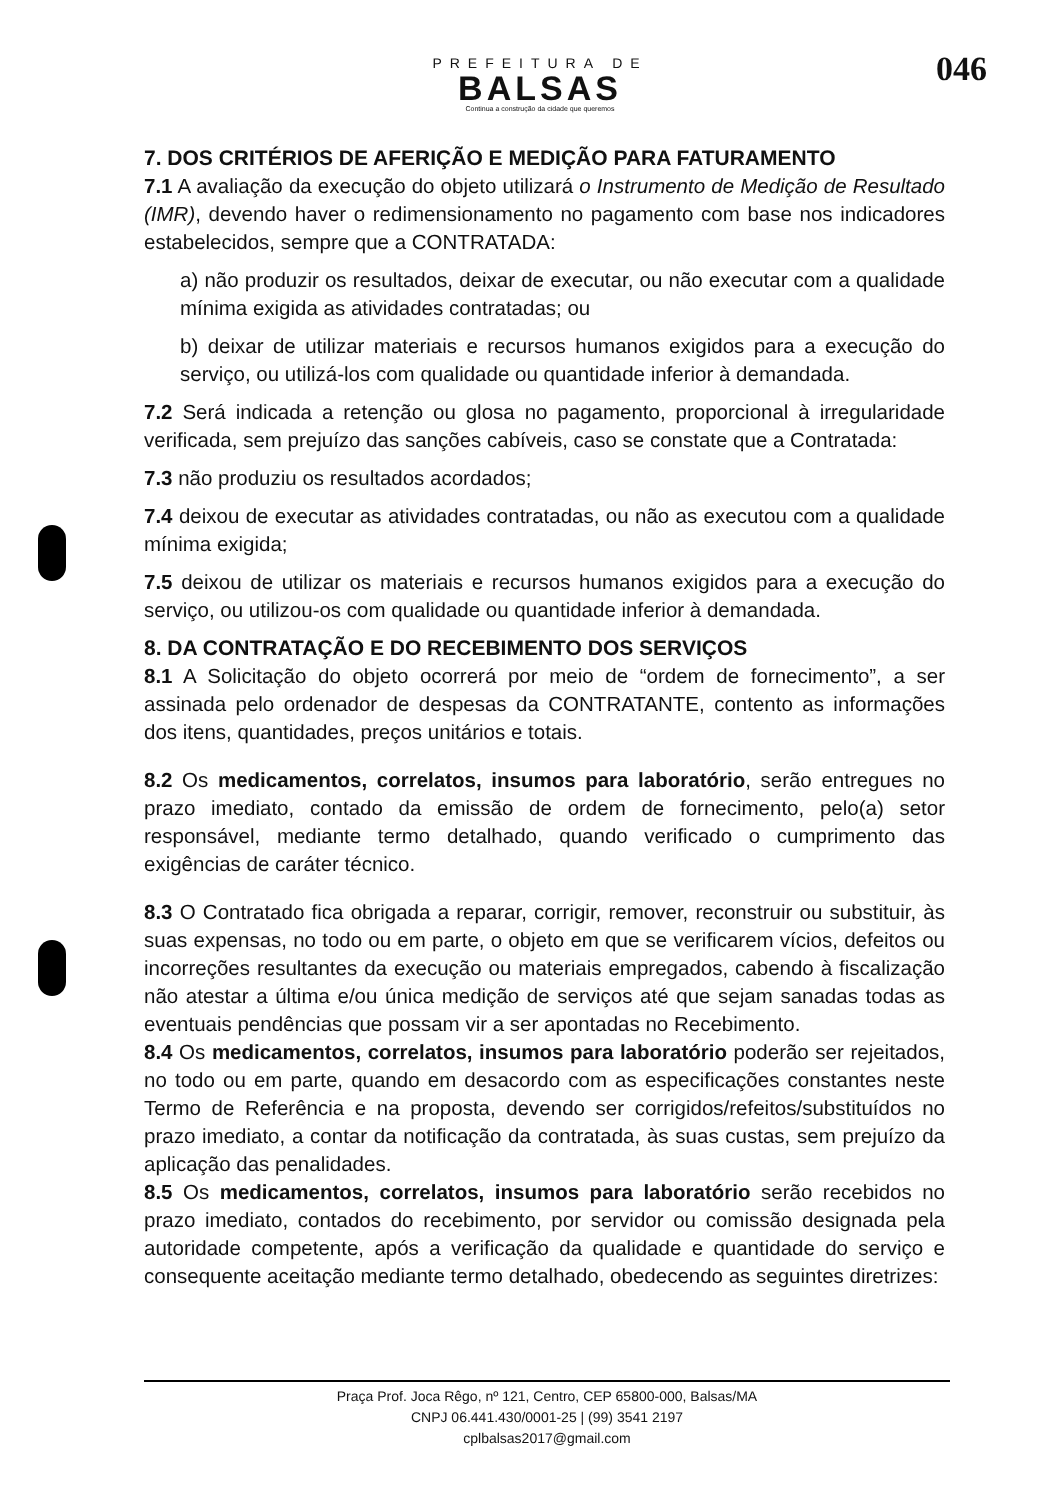PREFEITURA DE
BALSAS
Continua a construção da cidade que queremos
046
7. DOS CRITÉRIOS DE AFERIÇÃO E MEDIÇÃO PARA FATURAMENTO
7.1 A avaliação da execução do objeto utilizará o Instrumento de Medição de Resultado (IMR), devendo haver o redimensionamento no pagamento com base nos indicadores estabelecidos, sempre que a CONTRATADA:
a) não produzir os resultados, deixar de executar, ou não executar com a qualidade mínima exigida as atividades contratadas; ou
b) deixar de utilizar materiais e recursos humanos exigidos para a execução do serviço, ou utilizá-los com qualidade ou quantidade inferior à demandada.
7.2 Será indicada a retenção ou glosa no pagamento, proporcional à irregularidade verificada, sem prejuízo das sanções cabíveis, caso se constate que a Contratada:
7.3 não produziu os resultados acordados;
7.4 deixou de executar as atividades contratadas, ou não as executou com a qualidade mínima exigida;
7.5 deixou de utilizar os materiais e recursos humanos exigidos para a execução do serviço, ou utilizou-os com qualidade ou quantidade inferior à demandada.
8. DA CONTRATAÇÃO E DO RECEBIMENTO DOS SERVIÇOS
8.1 A Solicitação do objeto ocorrerá por meio de “ordem de fornecimento”, a ser assinada pelo ordenador de despesas da CONTRATANTE, contento as informações dos itens, quantidades, preços unitários e totais.
8.2 Os medicamentos, correlatos, insumos para laboratório, serão entregues no prazo imediato, contado da emissão de ordem de fornecimento, pelo(a) setor responsável, mediante termo detalhado, quando verificado o cumprimento das exigências de caráter técnico.
8.3 O Contratado fica obrigada a reparar, corrigir, remover, reconstruir ou substituir, às suas expensas, no todo ou em parte, o objeto em que se verificarem vícios, defeitos ou incorreções resultantes da execução ou materiais empregados, cabendo à fiscalização não atestar a última e/ou única medição de serviços até que sejam sanadas todas as eventuais pendências que possam vir a ser apontadas no Recebimento.
8.4 Os medicamentos, correlatos, insumos para laboratório poderão ser rejeitados, no todo ou em parte, quando em desacordo com as especificações constantes neste Termo de Referência e na proposta, devendo ser corrigidos/refeitos/substituídos no prazo imediato, a contar da notificação da contratada, às suas custas, sem prejuízo da aplicação das penalidades.
8.5 Os medicamentos, correlatos, insumos para laboratório serão recebidos no prazo imediato, contados do recebimento, por servidor ou comissão designada pela autoridade competente, após a verificação da qualidade e quantidade do serviço e consequente aceitação mediante termo detalhado, obedecendo as seguintes diretrizes:
Praça Prof. Joca Rêgo, nº 121, Centro, CEP 65800-000, Balsas/MA
CNPJ 06.441.430/0001-25 | (99) 3541 2197
cplbalsas2017@gmail.com